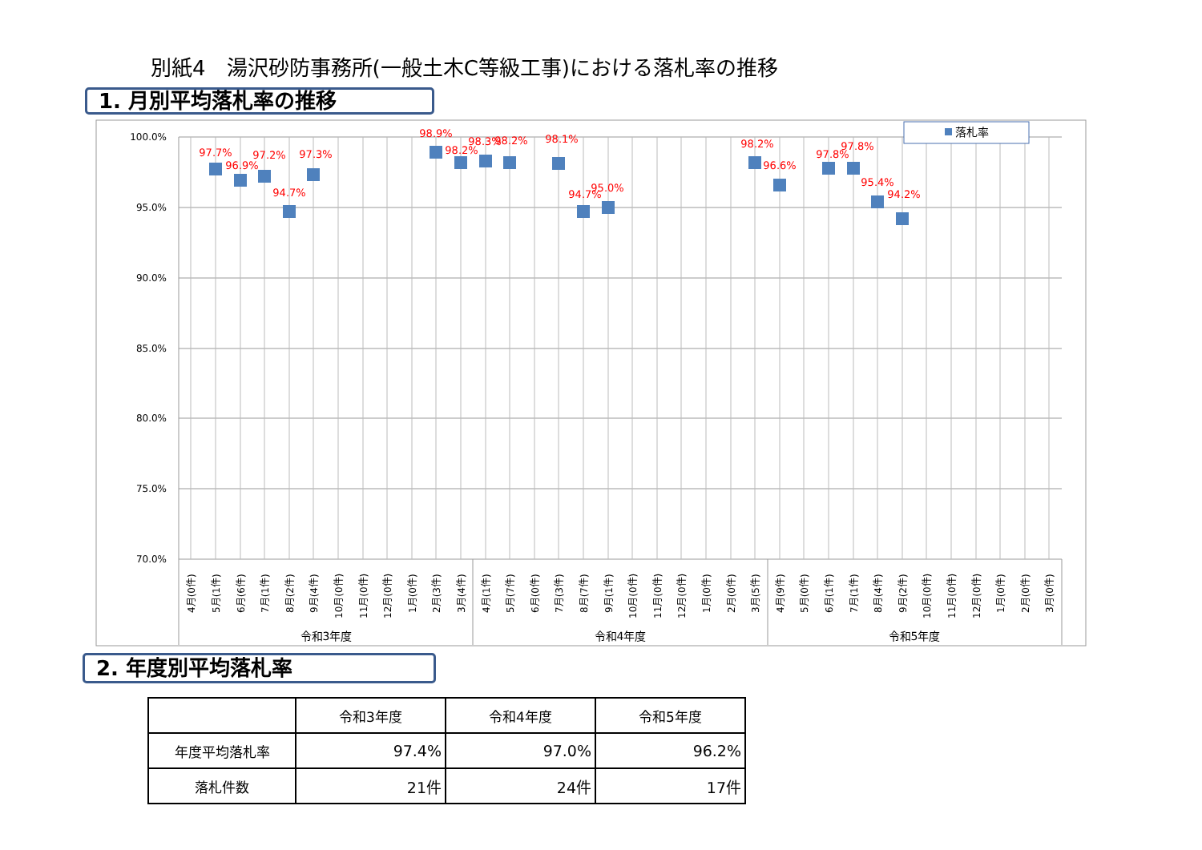別紙4　湯沢砂防事務所(一般土木C等級工事)における落札率の推移
1. 月別平均落札率の推移
100.0%
95.0%
90.0%
85.0%
80.0%
75.0%
70.0%
落札率
97.7%
96.9%
97.2%
94.7%
97.3%
98.9%
98.2%
98.3%
98.2%
98.1%
94.7%
95.0%
98.2%
96.6%
97.8%
97.8%
95.4%
94.2%
4月(0件)
5月(1件)
6月(6件)
7月(1件)
8月(2件)
9月(4件)
10月(0件)
11月(0件)
12月(0件)
1月(0件)
2月(3件)
3月(4件)
4月(1件)
5月(7件)
6月(0件)
7月(3件)
8月(7件)
9月(1件)
10月(0件)
11月(0件)
12月(0件)
1月(0件)
2月(0件)
3月(5件)
4月(9件)
5月(0件)
6月(1件)
7月(1件)
8月(4件)
9月(2件)
10月(0件)
11月(0件)
12月(0件)
1月(0件)
2月(0件)
3月(0件)
令和3年度
令和4年度
令和5年度
2. 年度別平均落札率
| | 令和3年度 | 令和4年度 | 令和5年度 |
| --- | --- | --- | --- |
| 年度平均落札率 | 97.4% | 97.0% | 96.2% |
| 落札件数 | 21件 | 24件 | 17件 |